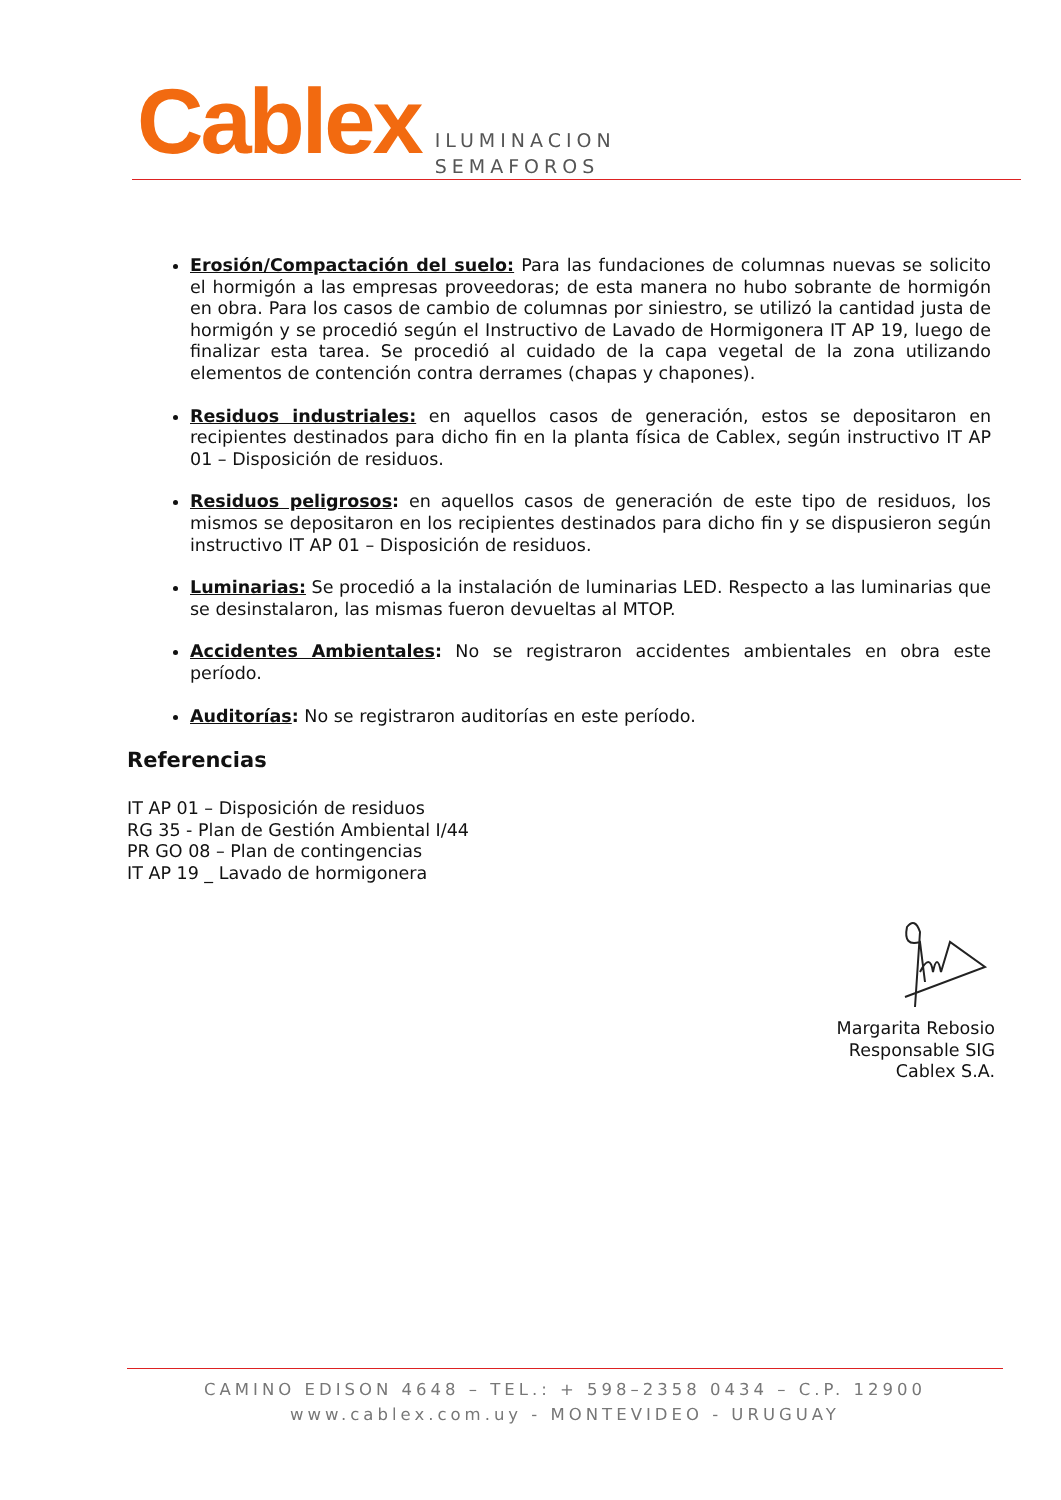Cablex
ILUMINACION
SEMAFOROS
Erosión/Compactación del suelo: Para las fundaciones de columnas nuevas se solicito el hormigón a las empresas proveedoras; de esta manera no hubo sobrante de hormigón en obra. Para los casos de cambio de columnas por siniestro, se utilizó la cantidad justa de hormigón y se procedió según el Instructivo de Lavado de Hormigonera IT AP 19, luego de finalizar esta tarea. Se procedió al cuidado de la capa vegetal de la zona utilizando elementos de contención contra derrames (chapas y chapones).
Residuos industriales: en aquellos casos de generación, estos se depositaron en recipientes destinados para dicho fin en la planta física de Cablex, según instructivo IT AP 01 – Disposición de residuos.
Residuos peligrosos: en aquellos casos de generación de este tipo de residuos, los mismos se depositaron en los recipientes destinados para dicho fin y se dispusieron según instructivo IT AP 01 – Disposición de residuos.
Luminarias: Se procedió a la instalación de luminarias LED. Respecto a las luminarias que se desinstalaron, las mismas fueron devueltas al MTOP.
Accidentes Ambientales: No se registraron accidentes ambientales en obra este período.
Auditorías: No se registraron auditorías en este período.
Referencias
IT AP 01 – Disposición de residuos
RG 35 - Plan de Gestión Ambiental I/44
PR GO 08 – Plan de contingencias
IT AP 19 _ Lavado de hormigonera
Margarita Rebosio
Responsable SIG
Cablex S.A.
CAMINO EDISON 4648 – TEL.: + 598–2358 0434 – C.P. 12900
www.cablex.com.uy - MONTEVIDEO - URUGUAY